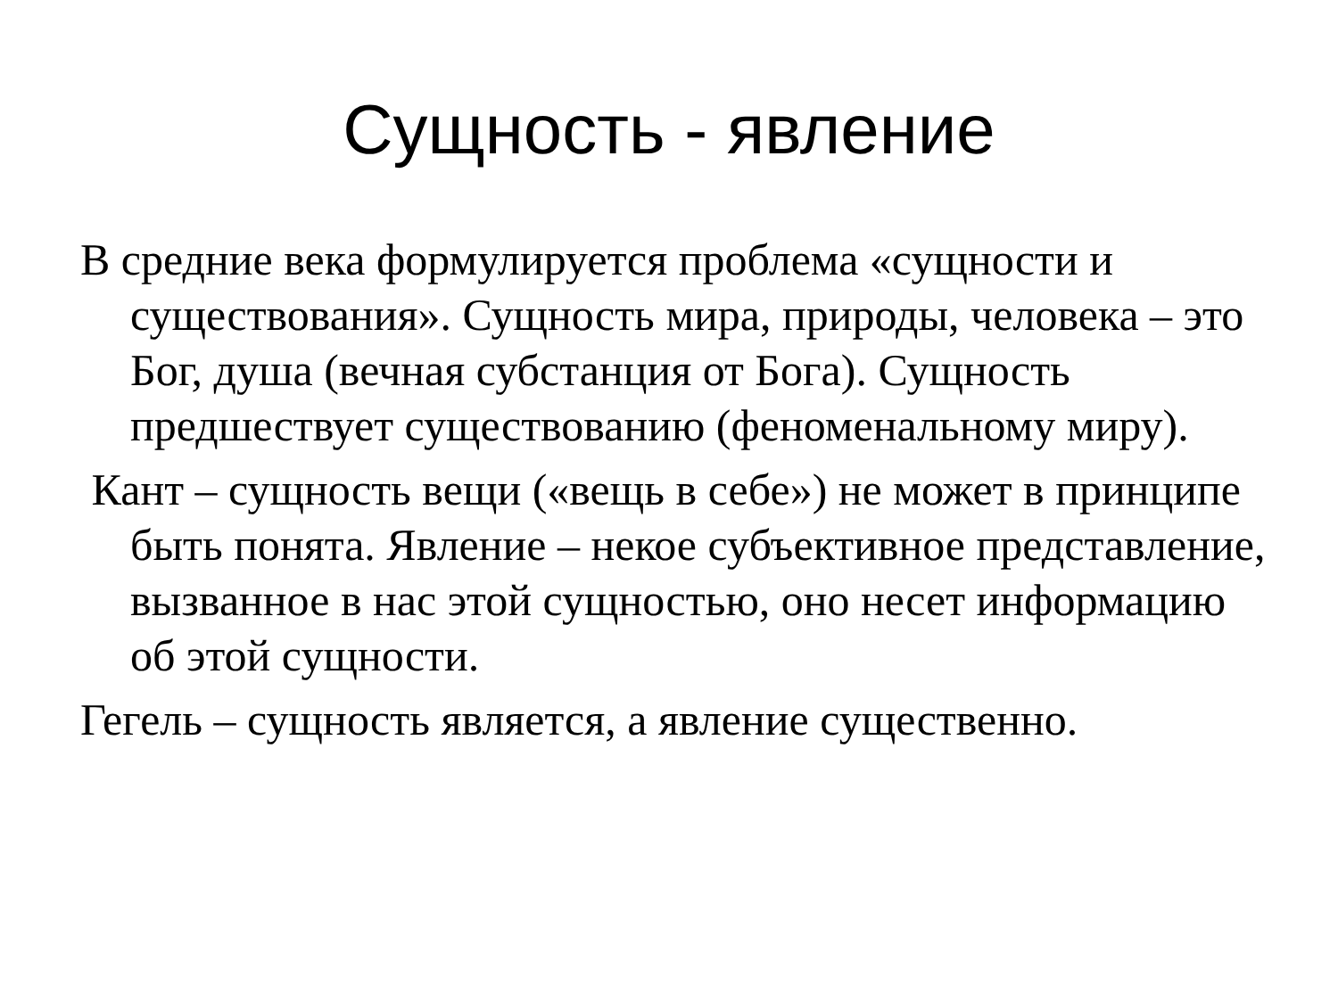Сущность - явление
В средние века формулируется проблема «сущности и существования». Сущность мира, природы, человека – это Бог, душа (вечная субстанция от Бога). Сущность предшествует существованию (феноменальному миру).
Кант – сущность вещи («вещь в себе») не может в принципе быть понята. Явление – некое субъективное представление, вызванное в нас этой сущностью, оно несет информацию об этой сущности.
Гегель – сущность является, а явление существенно.